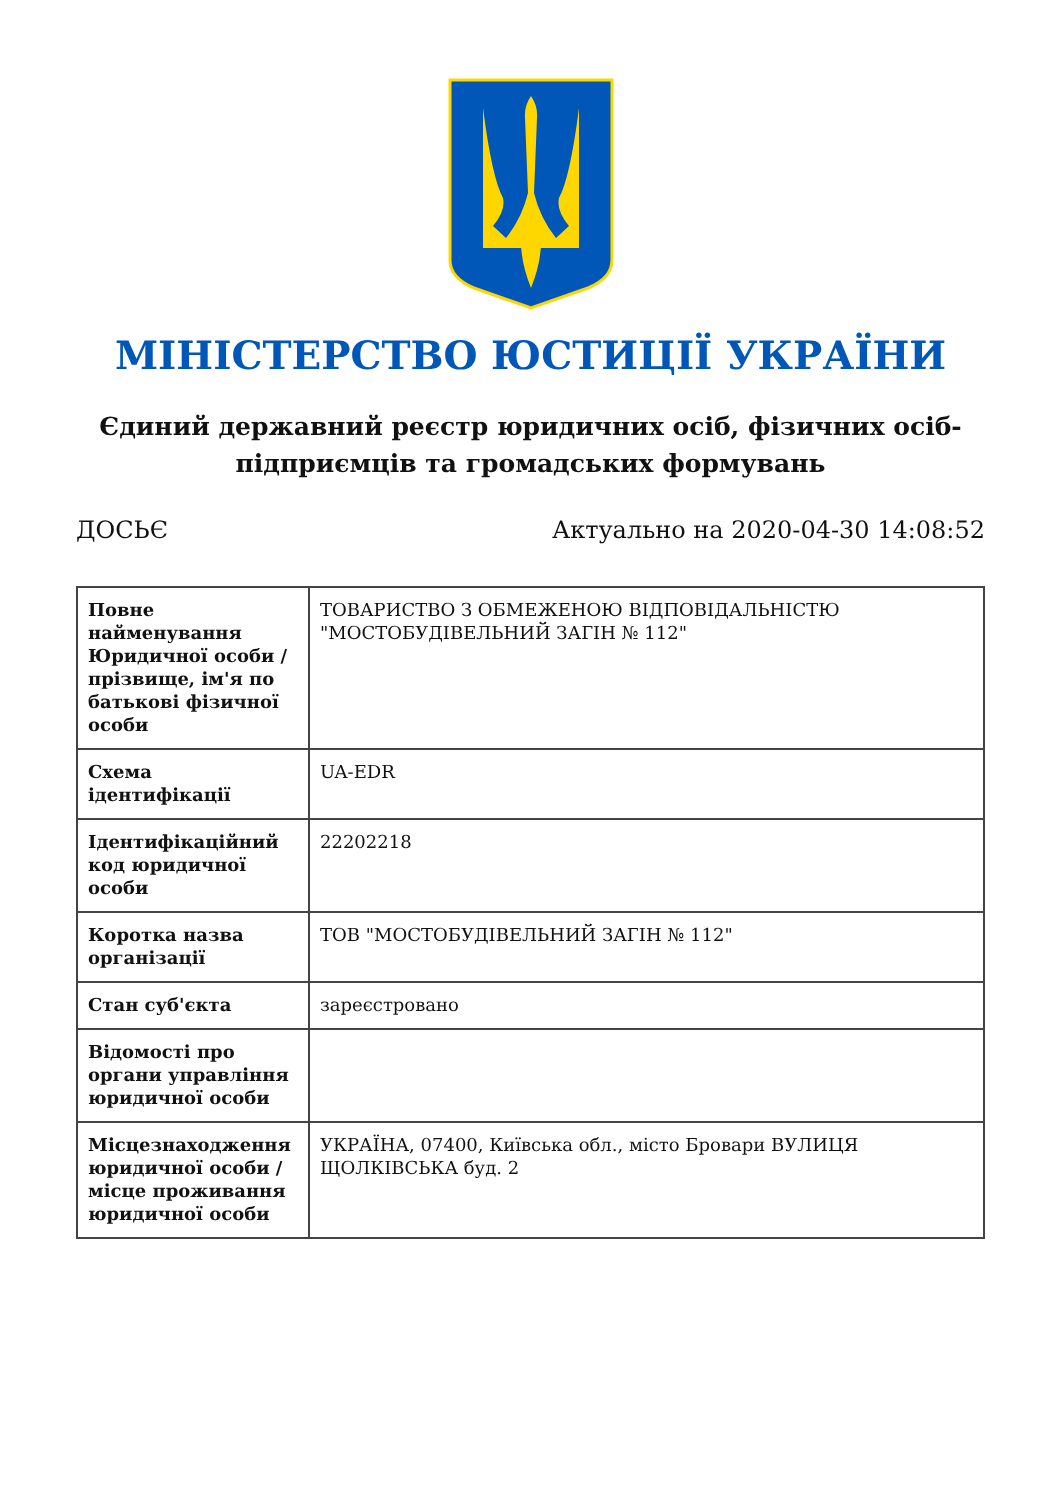МІНІСТЕРСТВО ЮСТИЦІЇ УКРАЇНИ
Єдиний державний реєстр юридичних осіб, фізичних осіб-підприємців та громадських формувань
ДОСЬЄ Актуально на 2020-04-30 14:08:52
| Повне найменування Юридичної особи / прізвище, ім'я по батькові фізичної особи | ТОВАРИСТВО З ОБМЕЖЕНОЮ ВІДПОВІДАЛЬНІСТЮ "МОСТОБУДІВЕЛЬНИЙ ЗАГІН № 112" |
| Схема ідентифікації | UA-EDR |
| Ідентифікаційний код юридичної особи | 22202218 |
| Коротка назва організації | ТОВ "МОСТОБУДІВЕЛЬНИЙ ЗАГІН № 112" |
| Стан суб'єкта | зареєстровано |
| Відомості про органи управління юридичної особи | |
| Місцезнаходження юридичної особи / місце проживання юридичної особи | УКРАЇНА, 07400, Київська обл., місто Бровари ВУЛИЦЯ ЩОЛКІВСЬКА буд. 2 |